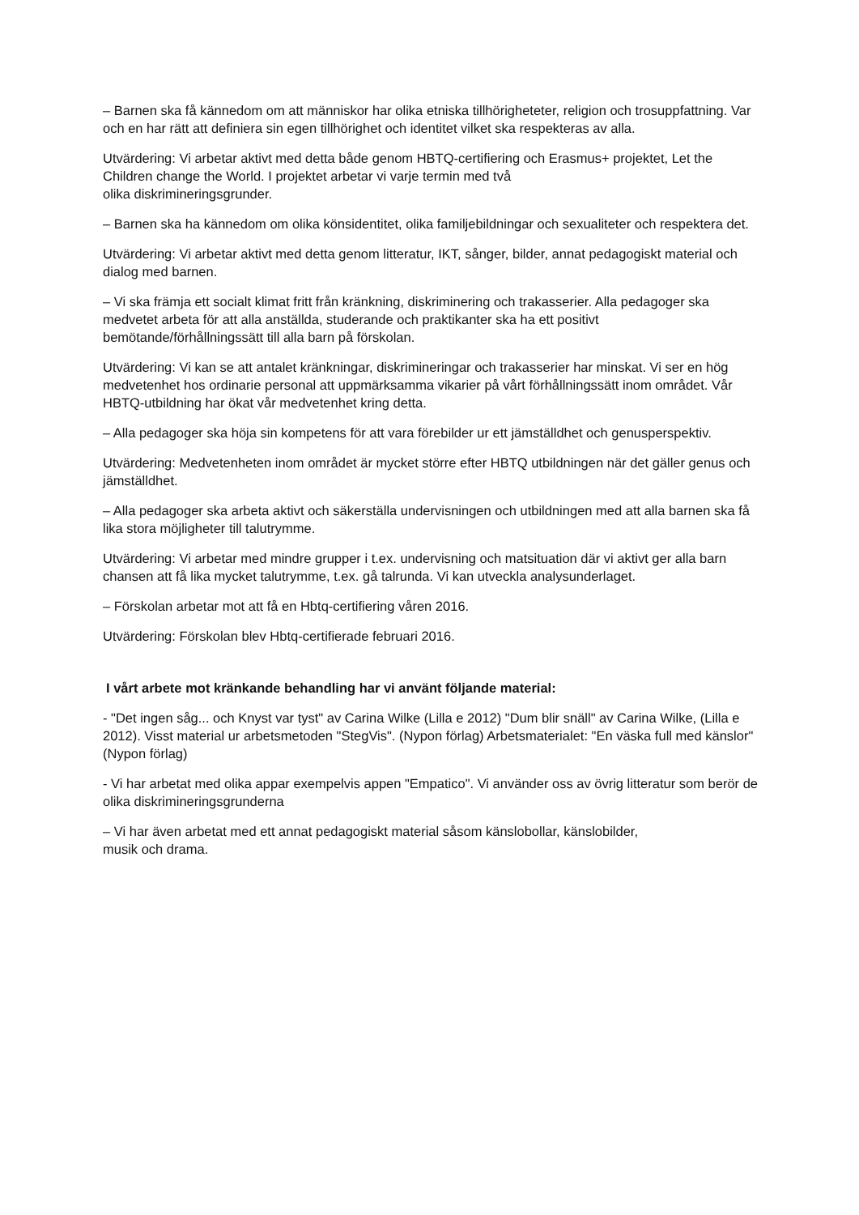– Barnen ska få kännedom om att människor har olika etniska tillhörigheteter, religion och trosuppfattning. Var och en har rätt att definiera sin egen tillhörighet och identitet vilket ska respekteras av alla.
Utvärdering: Vi arbetar aktivt med detta både genom HBTQ-certifiering och Erasmus+ projektet, Let the Children change the World. I projektet arbetar vi varje termin med två
olika diskrimineringsgrunder.
– Barnen ska ha kännedom om olika könsidentitet, olika familjebildningar och sexualiteter och respektera det.
Utvärdering: Vi arbetar aktivt med detta genom litteratur, IKT, sånger, bilder, annat pedagogiskt material och dialog med barnen.
– Vi ska främja ett socialt klimat fritt från kränkning, diskriminering och trakasserier. Alla pedagoger ska medvetet arbeta för att alla anställda, studerande och praktikanter ska ha ett positivt bemötande/förhållningssätt till alla barn på förskolan.
Utvärdering: Vi kan se att antalet kränkningar, diskrimineringar och trakasserier har minskat. Vi ser en hög medvetenhet hos ordinarie personal att uppmärksamma vikarier på vårt förhållningssätt inom området. Vår HBTQ-utbildning har ökat vår medvetenhet kring detta.
– Alla pedagoger ska höja sin kompetens för att vara förebilder ur ett jämställdhet och genusperspektiv.
Utvärdering: Medvetenheten inom området är mycket större efter HBTQ utbildningen när det gäller genus och jämställdhet.
– Alla pedagoger ska arbeta aktivt och säkerställa undervisningen och utbildningen med att alla barnen ska få lika stora möjligheter till talutrymme.
Utvärdering: Vi arbetar med mindre grupper i t.ex. undervisning och matsituation där vi aktivt ger alla barn chansen att få lika mycket talutrymme, t.ex. gå talrunda. Vi kan utveckla analysunderlaget.
– Förskolan arbetar mot att få en Hbtq-certifiering våren 2016.
Utvärdering: Förskolan blev Hbtq-certifierade februari 2016.
I vårt arbete mot kränkande behandling har vi använt följande material:
- "Det ingen såg... och Knyst var tyst" av Carina Wilke (Lilla e 2012) "Dum blir snäll" av Carina Wilke, (Lilla e 2012). Visst material ur arbetsmetoden "StegVis". (Nypon förlag) Arbetsmaterialet: "En väska full med känslor" (Nypon förlag)
- Vi har arbetat med olika appar exempelvis appen "Empatico". Vi använder oss av övrig litteratur som berör de olika diskrimineringsgrunderna
– Vi har även arbetat med ett annat pedagogiskt material såsom känslobollar, känslobilder,
musik och drama.